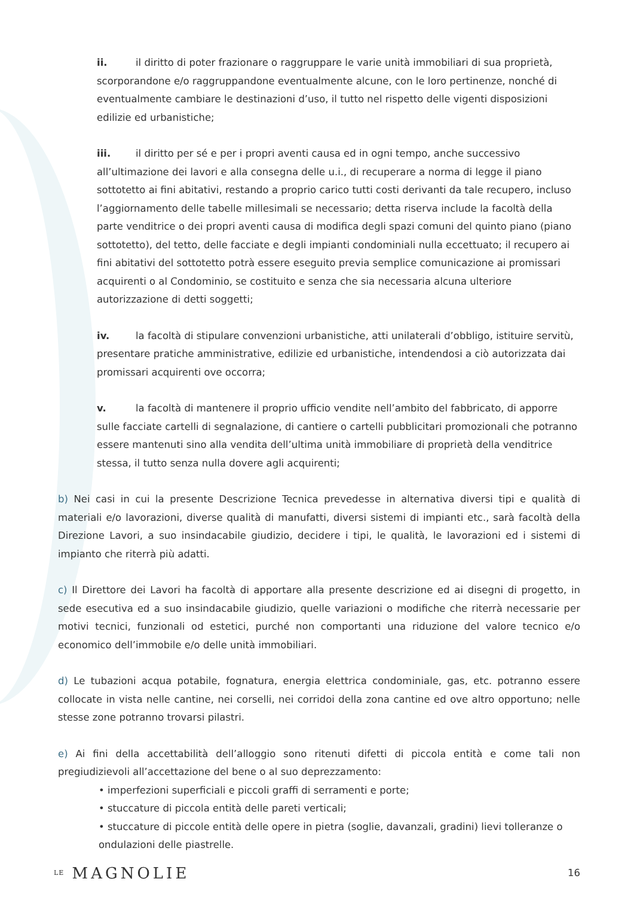ii. il diritto di poter frazionare o raggruppare le varie unità immobiliari di sua proprietà, scorporandone e/o raggruppandone eventualmente alcune, con le loro pertinenze, nonché di eventualmente cambiare le destinazioni d’uso, il tutto nel rispetto delle vigenti disposizioni edilizie ed urbanistiche;
iii. il diritto per sé e per i propri aventi causa ed in ogni tempo, anche successivo all’ultimazione dei lavori e alla consegna delle u.i., di recuperare a norma di legge il piano sottotetto ai fini abitativi, restando a proprio carico tutti costi derivanti da tale recupero, incluso l’aggiornamento delle tabelle millesimali se necessario; detta riserva include la facoltà della parte venditrice o dei propri aventi causa di modifica degli spazi comuni del quinto piano (piano sottotetto), del tetto, delle facciate e degli impianti condominiali nulla eccettuato; il recupero ai fini abitativi del sottotetto potrà essere eseguito previa semplice comunicazione ai promissari acquirenti o al Condominio, se costituito e senza che sia necessaria alcuna ulteriore autorizzazione di detti soggetti;
iv. la facoltà di stipulare convenzioni urbanistiche, atti unilaterali d’obbligo, istituire servitù, presentare pratiche amministrative, edilizie ed urbanistiche, intendendosi a ciò autorizzata dai promissari acquirenti ove occorra;
v. la facoltà di mantenere il proprio ufficio vendite nell’ambito del fabbricato, di apporre sulle facciate cartelli di segnalazione, di cantiere o cartelli pubblicitari promozionali che potranno essere mantenuti sino alla vendita dell’ultima unità immobiliare di proprietà della venditrice stessa, il tutto senza nulla dovere agli acquirenti;
b) Nei casi in cui la presente Descrizione Tecnica prevedesse in alternativa diversi tipi e qualità di materiali e/o lavorazioni, diverse qualità di manufatti, diversi sistemi di impianti etc., sarà facoltà della Direzione Lavori, a suo insindacabile giudizio, decidere i tipi, le qualità, le lavorazioni ed i sistemi di impianto che riterrà più adatti.
c) Il Direttore dei Lavori ha facoltà di apportare alla presente descrizione ed ai disegni di progetto, in sede esecutiva ed a suo insindacabile giudizio, quelle variazioni o modifiche che riterrà necessarie per motivi tecnici, funzionali od estetici, purché non comportanti una riduzione del valore tecnico e/o economico dell’immobile e/o delle unità immobiliari.
d) Le tubazioni acqua potabile, fognatura, energia elettrica condominiale, gas, etc. potranno essere collocate in vista nelle cantine, nei corselli, nei corridoi della zona cantine ed ove altro opportuno; nelle stesse zone potranno trovarsi pilastri.
e) Ai fini della accettabilità dell’alloggio sono ritenuti difetti di piccola entità e come tali non pregiudizievoli all’accettazione del bene o al suo deprezzamento:
• imperfezioni superficiali e piccoli graffi di serramenti e porte;
• stuccature di piccola entità delle pareti verticali;
• stuccature di piccole entità delle opere in pietra (soglie, davanzali, gradini) lievi tolleranze o ondulazioni delle piastrelle.
LE MAGNOLIE 16